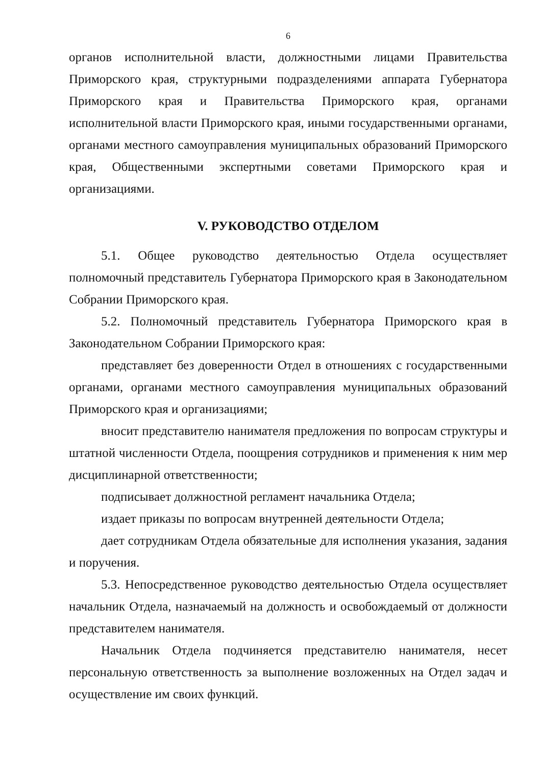6
органов исполнительной власти, должностными лицами Правительства Приморского края, структурными подразделениями аппарата Губернатора Приморского края и Правительства Приморского края, органами исполнительной власти Приморского края, иными государственными органами, органами местного самоуправления муниципальных образований Приморского края, Общественными экспертными советами Приморского края и организациями.
V. РУКОВОДСТВО ОТДЕЛОМ
5.1. Общее руководство деятельностью Отдела осуществляет полномочный представитель Губернатора Приморского края в Законодательном Собрании Приморского края.
5.2. Полномочный представитель Губернатора Приморского края в Законодательном Собрании Приморского края:
представляет без доверенности Отдел в отношениях с государственными органами, органами местного самоуправления муниципальных образований Приморского края и организациями;
вносит представителю нанимателя предложения по вопросам структуры и штатной численности Отдела, поощрения сотрудников и применения к ним мер дисциплинарной ответственности;
подписывает должностной регламент начальника Отдела;
издает приказы по вопросам внутренней деятельности Отдела;
дает сотрудникам Отдела обязательные для исполнения указания, задания и поручения.
5.3. Непосредственное руководство деятельностью Отдела осуществляет начальник Отдела, назначаемый на должность и освобождаемый от должности представителем нанимателя.
Начальник Отдела подчиняется представителю нанимателя, несет персональную ответственность за выполнение возложенных на Отдел задач и осуществление им своих функций.